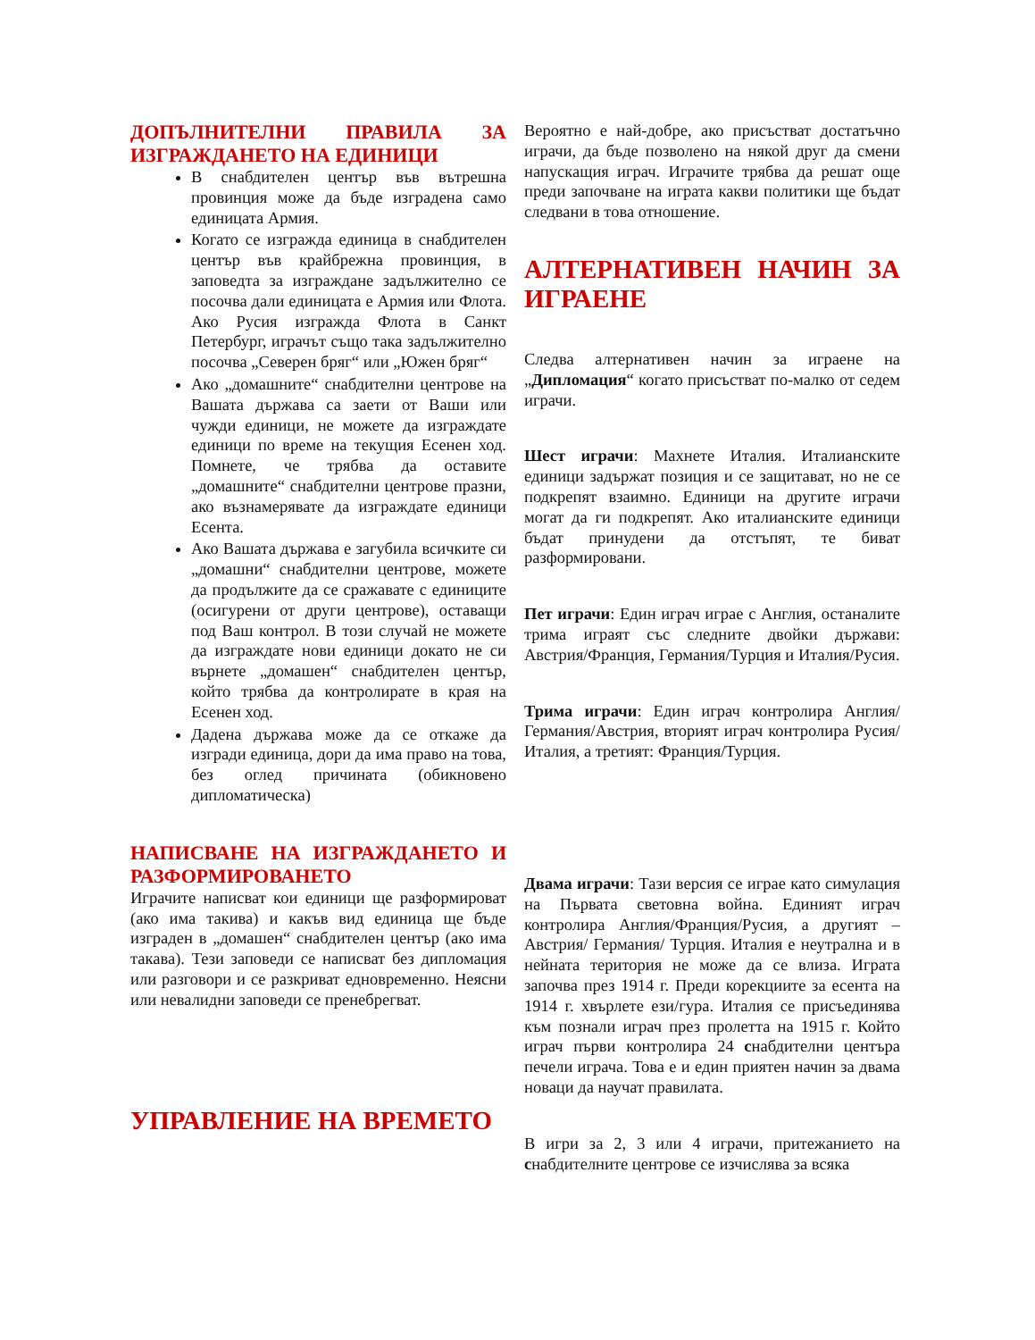ДОПЪЛНИТЕЛНИ ПРАВИЛА ЗА ИЗГРАЖДАНЕТО НА ЕДИНИЦИ
В снабдителен център във вътрешна провинция може да бъде изградена само единицата Армия.
Когато се изгражда единица в снабдителен център във крайбрежна провинция, в заповедта за изграждане задължително се посочва дали единицата е Армия или Флота. Ако Русия изгражда Флота в Санкт Петербург, играчът също така задължително посочва „Северен бряг“ или „Южен бряг“
Ако „домашните“ снабдителни центрове на Вашата държава са заети от Ваши или чужди единици, не можете да изграждате единици по време на текущия Есенен ход. Помнете, че трябва да оставите „домашните“ снабдителни центрове празни, ако възнамерявате да изграждате единици Есента.
Ако Вашата държава е загубила всичките си „домашни“ снабдителни центрове, можете да продължите да се сражавате с единиците (осигурени от други центрове), оставащи под Ваш контрол. В този случай не можете да изграждате нови единици докато не си върнете „домашен“ снабдителен център, който трябва да контролирате в края на Есенен ход.
Дадена държава може да се откаже да изгради единица, дори да има право на това, без оглед причината (обикновено дипломатическа)
НАПИСВАНЕ НА ИЗГРАЖДАНЕТО И РАЗФОРМИРОВАНЕТО
Играчите написват кои единици ще разформироват (ако има такива) и какъв вид единица ще бъде изграден в „домашен“ снабдителен център (ако има такава). Тези заповеди се написват без дипломация или разговори и се разкриват едновременно. Неясни или невалидни заповеди се пренебрегват.
УПРАВЛЕНИЕ НА ВРЕМЕТО
Вероятно е най-добре, ако присъстват достатъчно играчи, да бъде позволено на някой друг да смени напускащия играч. Играчите трябва да решат още преди започване на играта какви политики ще бъдат следвани в това отношение.
АЛТЕРНАТИВЕН НАЧИН ЗА ИГРАЕНЕ
Следва алтернативен начин за играене на „Дипломация“ когато присъстват по-малко от седем играчи.
Шест играчи: Махнете Италия. Италианските единици задържат позиция и се защитават, но не се подкрепят взаимно. Единици на другите играчи могат да ги подкрепят. Ако италианските единици бъдат принудени да отстъпят, те биват разформировани.
Пет играчи: Един играч играе с Англия, останалите трима играят със следните двойки държави: Австрия/Франция, Германия/Турция и Италия/Русия.
Трима играчи: Един играч контролира Англия/Германия/Австрия, вторият играч контролира Русия/Италия, а третият: Франция/Турция.
Двама играчи: Тази версия се играе като симулация на Първата световна война. Единият играч контролира Англия/Франция/Русия, а другият – Австрия/ Германия/ Турция. Италия е неутрална и в нейната територия не може да се влиза. Играта започва през 1914 г. Преди корекциите за есента на 1914 г. хвърлете ези/гура. Италия се присъединява към познали играч през пролетта на 1915 г. Който играч първи контролира 24 снабдителни центъра печели играча. Това е и един приятен начин за двама новаци да научат правилата.
В игри за 2, 3 или 4 играчи, притежанието на снабдителните центрове се изчислява за всяка